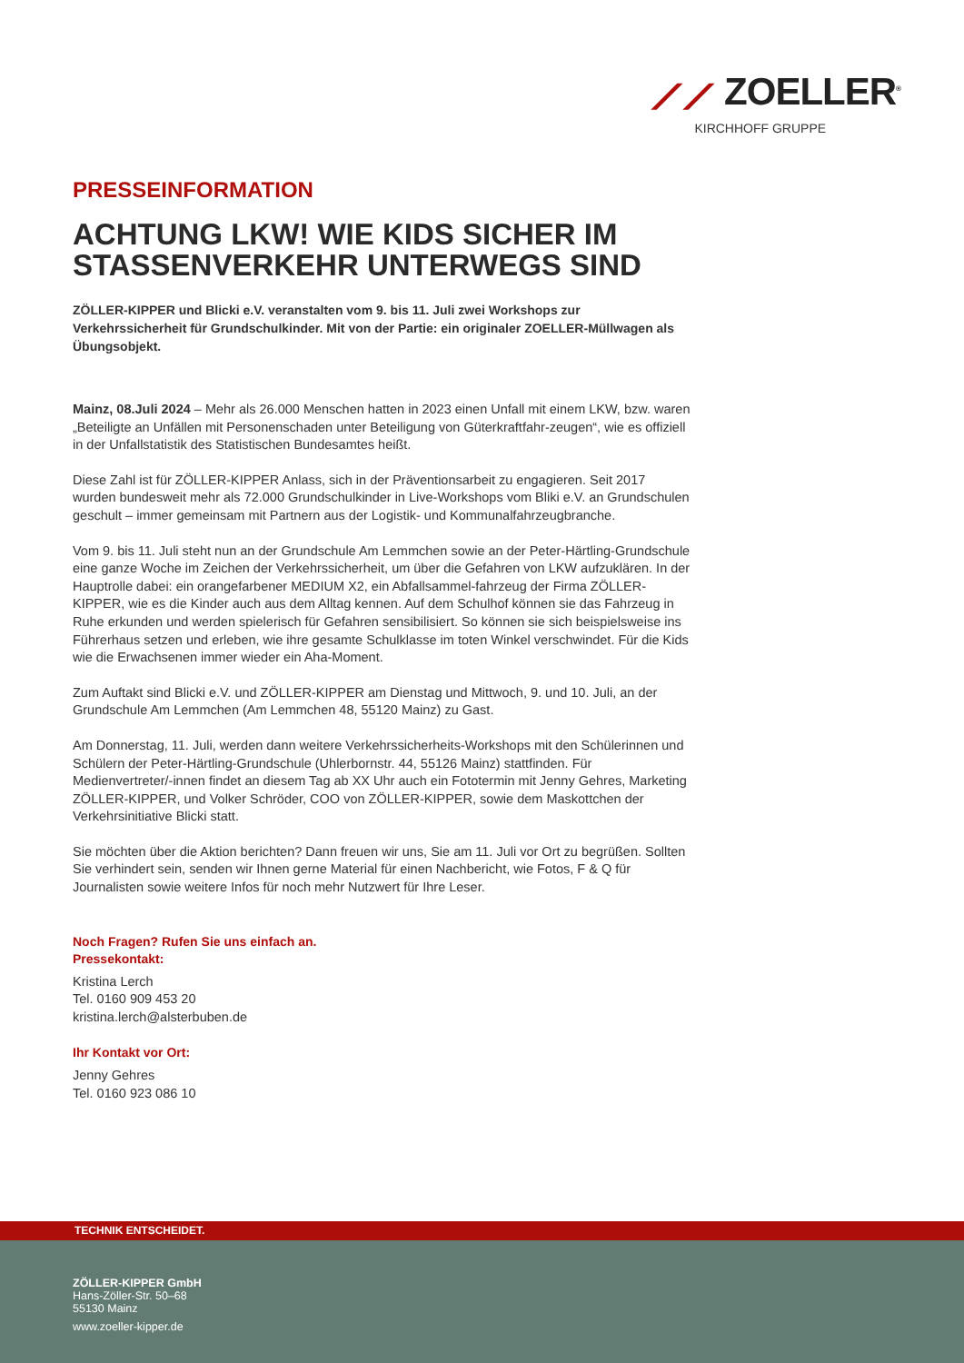⟋⟋ ZOELLER<sup>®</sup>
KIRCHHOFF GRUPPE
PRESSEINFORMATION
ACHTUNG LKW! WIE KIDS SICHER IM STASSENVERKEHR UNTERWEGS SIND
ZÖLLER-KIPPER und Blicki e.V. veranstalten vom 9. bis 11. Juli zwei Workshops zur Verkehrssicherheit für Grundschulkinder. Mit von der Partie: ein originaler ZOELLER-Müllwagen als Übungsobjekt.
Mainz, 08.Juli 2024 – Mehr als 26.000 Menschen hatten in 2023 einen Unfall mit einem LKW, bzw. waren „Beteiligte an Unfällen mit Personenschaden unter Beteiligung von Güterkraftfahr-zeugen“, wie es offiziell in der Unfallstatistik des Statistischen Bundesamtes heißt.
Diese Zahl ist für ZÖLLER-KIPPER Anlass, sich in der Präventionsarbeit zu engagieren. Seit 2017 wurden bundesweit mehr als 72.000 Grundschulkinder in Live-Workshops vom Bliki e.V. an Grundschulen geschult – immer gemeinsam mit Partnern aus der Logistik- und Kommunalfahrzeugbranche.
Vom 9. bis 11. Juli steht nun an der Grundschule Am Lemmchen sowie an der Peter-Härtling-Grundschule eine ganze Woche im Zeichen der Verkehrssicherheit, um über die Gefahren von LKW aufzuklären. In der Hauptrolle dabei: ein orangefarbener MEDIUM X2, ein Abfallsammel-fahrzeug der Firma ZÖLLER-KIPPER, wie es die Kinder auch aus dem Alltag kennen. Auf dem Schulhof können sie das Fahrzeug in Ruhe erkunden und werden spielerisch für Gefahren sensibilisiert. So können sie sich beispielsweise ins Führerhaus setzen und erleben, wie ihre gesamte Schulklasse im toten Winkel verschwindet. Für die Kids wie die Erwachsenen immer wieder ein Aha-Moment.
Zum Auftakt sind Blicki e.V. und ZÖLLER-KIPPER am Dienstag und Mittwoch, 9. und 10. Juli, an der Grundschule Am Lemmchen (Am Lemmchen 48, 55120 Mainz) zu Gast.
Am Donnerstag, 11. Juli, werden dann weitere Verkehrssicherheits-Workshops mit den Schülerinnen und Schülern der Peter-Härtling-Grundschule (Uhlerbornstr. 44, 55126 Mainz) stattfinden. Für Medienvertreter/-innen findet an diesem Tag ab XX Uhr auch ein Fototermin mit Jenny Gehres, Marketing ZÖLLER-KIPPER, und Volker Schröder, COO von ZÖLLER-KIPPER, sowie dem Maskottchen der Verkehrsinitiative Blicki statt.
Sie möchten über die Aktion berichten? Dann freuen wir uns, Sie am 11. Juli vor Ort zu begrüßen. Sollten Sie verhindert sein, senden wir Ihnen gerne Material für einen Nachbericht, wie Fotos, F & Q für Journalisten sowie weitere Infos für noch mehr Nutzwert für Ihre Leser.
Noch Fragen? Rufen Sie uns einfach an.
Pressekontakt:
Kristina Lerch
Tel. 0160 909 453 20
kristina.lerch@alsterbuben.de
Ihr Kontakt vor Ort:
Jenny Gehres
Tel. 0160 923 086 10
TECHNIK ENTSCHEIDET.
ZÖLLER-KIPPER GmbH
Hans-Zöller-Str. 50–68
55130 Mainz
www.zoeller-kipper.de